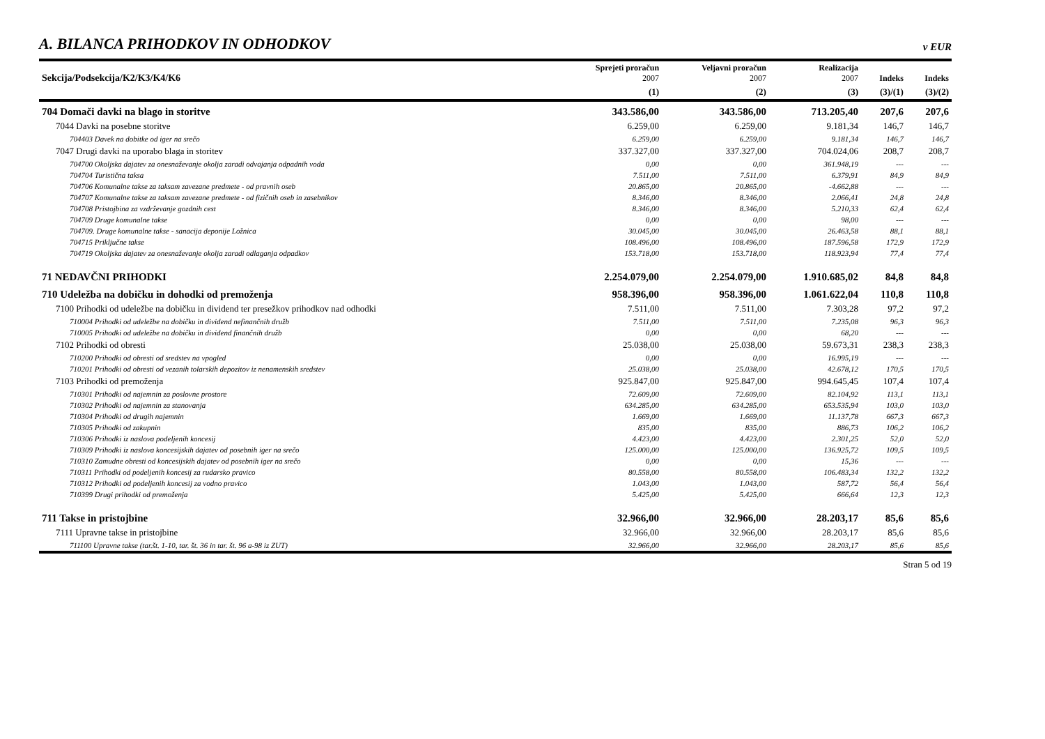A. BILANCA PRIHODKOV IN ODHODKOV v EUR
| Sekcija/Podsekcija/K2/K3/K4/K6 | Sprejeti proračun 2007 | Veljavni proračun 2007 | Realizacija 2007 | Indeks | Indeks |
| --- | --- | --- | --- | --- | --- |
| | (1) | (2) | (3) | (3)/(1) | (3)/(2) |
| 704 Domači davki na blago in storitve | 343.586,00 | 343.586,00 | 713.205,40 | 207,6 | 207,6 |
| 7044 Davki na posebne storitve | 6.259,00 | 6.259,00 | 9.181,34 | 146,7 | 146,7 |
| 704403 Davek na dobitke od iger na srečo | 6.259,00 | 6.259,00 | 9.181,34 | 146,7 | 146,7 |
| 7047 Drugi davki na uporabo blaga in storitev | 337.327,00 | 337.327,00 | 704.024,06 | 208,7 | 208,7 |
| 704700 Okoljska dajatev za onesnaževanje okolja zaradi odvajanja odpadnih voda | 0,00 | 0,00 | 361.948,19 | --- | --- |
| 704704 Turistična taksa | 7.511,00 | 7.511,00 | 6.379,91 | 84,9 | 84,9 |
| 704706 Komunalne takse za taksam zavezane predmete - od pravnih oseb | 20.865,00 | 20.865,00 | -4.662,88 | --- | --- |
| 704707 Komunalne takse za taksam zavezane predmete - od fizičnih oseb in zasebnikov | 8.346,00 | 8.346,00 | 2.066,41 | 24,8 | 24,8 |
| 704708 Pristojbina za vzdrževanje gozdnih cest | 8.346,00 | 8.346,00 | 5.210,33 | 62,4 | 62,4 |
| 704709 Druge komunalne takse | 0,00 | 0,00 | 98,00 | --- | --- |
| 704709. Druge komunalne takse - sanacija deponije Ložnica | 30.045,00 | 30.045,00 | 26.463,58 | 88,1 | 88,1 |
| 704715 Priključne takse | 108.496,00 | 108.496,00 | 187.596,58 | 172,9 | 172,9 |
| 704719 Okoljska dajatev za onesnaževanje okolja zaradi odlaganja odpadkov | 153.718,00 | 153.718,00 | 118.923,94 | 77,4 | 77,4 |
| 71 NEDAVČNI PRIHODKI | 2.254.079,00 | 2.254.079,00 | 1.910.685,02 | 84,8 | 84,8 |
| 710 Udeležba na dobičku in dohodki od premoženja | 958.396,00 | 958.396,00 | 1.061.622,04 | 110,8 | 110,8 |
| 7100 Prihodki od udeležbe na dobičku in dividend ter presežkov prihodkov nad odhodki | 7.511,00 | 7.511,00 | 7.303,28 | 97,2 | 97,2 |
| 710004 Prihodki od udeležbe na dobičku in dividend nefinančnih družb | 7.511,00 | 7.511,00 | 7.235,08 | 96,3 | 96,3 |
| 710005 Prihodki od udeležbe na dobičku in dividend finančnih družb | 0,00 | 0,00 | 68,20 | --- | --- |
| 7102 Prihodki od obresti | 25.038,00 | 25.038,00 | 59.673,31 | 238,3 | 238,3 |
| 710200 Prihodki od obresti od sredstev na vpogled | 0,00 | 0,00 | 16.995,19 | --- | --- |
| 710201 Prihodki od obresti od vezanih tolarskih depozitov iz nenamenskih sredstev | 25.038,00 | 25.038,00 | 42.678,12 | 170,5 | 170,5 |
| 7103 Prihodki od premoženja | 925.847,00 | 925.847,00 | 994.645,45 | 107,4 | 107,4 |
| 710301 Prihodki od najemnin za poslovne prostore | 72.609,00 | 72.609,00 | 82.104,92 | 113,1 | 113,1 |
| 710302 Prihodki od najemnin za stanovanja | 634.285,00 | 634.285,00 | 653.535,94 | 103,0 | 103,0 |
| 710304 Prihodki od drugih najemnin | 1.669,00 | 1.669,00 | 11.137,78 | 667,3 | 667,3 |
| 710305 Prihodki od zakupnin | 835,00 | 835,00 | 886,73 | 106,2 | 106,2 |
| 710306 Prihodki iz naslova podeljenih koncesij | 4.423,00 | 4.423,00 | 2.301,25 | 52,0 | 52,0 |
| 710309 Prihodki iz naslova koncesijskih dajatev od posebnih iger na srečo | 125.000,00 | 125.000,00 | 136.925,72 | 109,5 | 109,5 |
| 710310 Zamudne obresti od koncesijskih dajatev od posebnih iger na srečo | 0,00 | 0,00 | 15,36 | --- | --- |
| 710311 Prihodki od podeljenih koncesij za rudarsko pravico | 80.558,00 | 80.558,00 | 106.483,34 | 132,2 | 132,2 |
| 710312 Prihodki od podeljenih koncesij za vodno pravico | 1.043,00 | 1.043,00 | 587,72 | 56,4 | 56,4 |
| 710399 Drugi prihodki od premoženja | 5.425,00 | 5.425,00 | 666,64 | 12,3 | 12,3 |
| 711 Takse in pristojbine | 32.966,00 | 32.966,00 | 28.203,17 | 85,6 | 85,6 |
| 7111 Upravne takse in pristojbine | 32.966,00 | 32.966,00 | 28.203,17 | 85,6 | 85,6 |
| 711100 Upravne takse (tar.št. 1-10, tar. št. 36 in tar. št. 96 a-98 iz ZUT) | 32.966,00 | 32.966,00 | 28.203,17 | 85,6 | 85,6 |
Stran 5 od 19